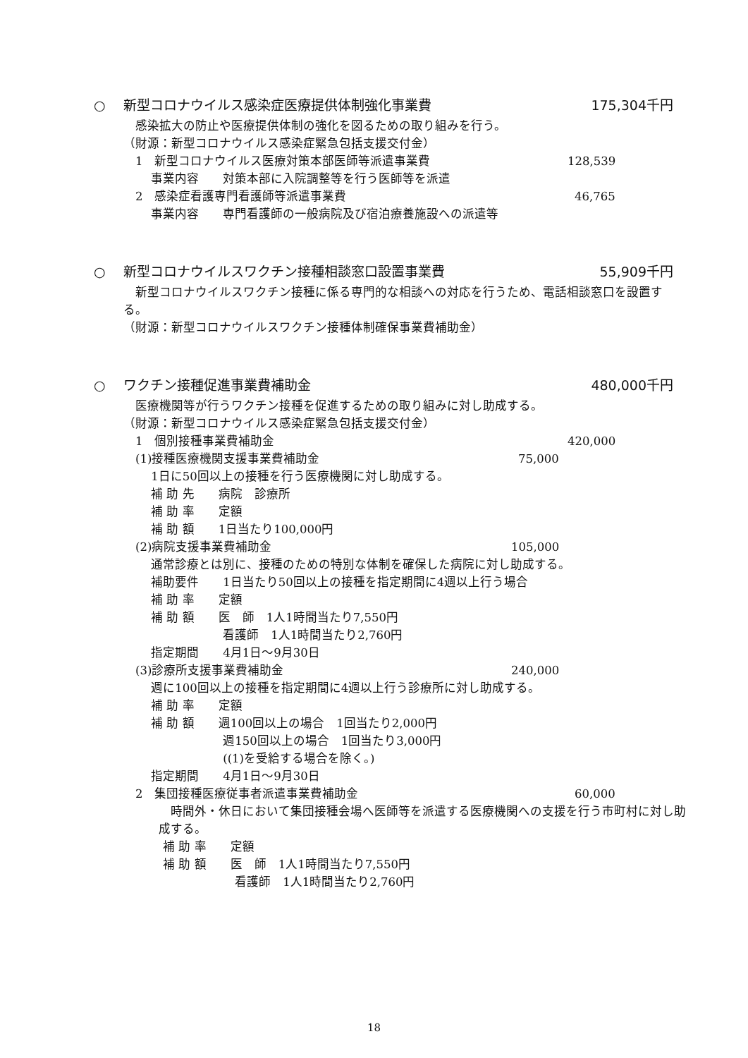○　 新型コロナウイルス感染症医療提供体制強化事業費 175,304千円
　感染拡大の防止や医療提供体制の強化を図るための取り組みを行う。
（財源：新型コロナウイルス感染症緊急包括支援交付金）
　1　新型コロナウイルス医療対策本部医師等派遣事業費 128,539
　　 事業内容　　対策本部に入院調整等を行う医師等を派遣
　2　感染症看護専門看護師等派遣事業費 46,765
　　 事業内容　　専門看護師の一般病院及び宿泊療養施設への派遣等
○　 新型コロナウイルスワクチン接種相談窓口設置事業費 55,909千円
　新型コロナウイルスワクチン接種に係る専門的な相談への対応を行うため、電話相談窓口を設置する。
（財源：新型コロナウイルスワクチン接種体制確保事業費補助金）
○　 ワクチン接種促進事業費補助金 480,000千円
　医療機関等が行うワクチン接種を促進するための取り組みに対し助成する。
（財源：新型コロナウイルス感染症緊急包括支援交付金）
　1　個別接種事業費補助金 420,000
　(1)接種医療機関支援事業費補助金 75,000
　　 1日に50回以上の接種を行う医療機関に対し助成する。
　　 補 助 先　　病院　診療所
　　 補 助 率　　定額
　　 補 助 額　　1日当たり100,000円
　(2)病院支援事業費補助金 105,000
　　 通常診療とは別に、接種のための特別な体制を確保した病院に対し助成する。
　　 補助要件　　1日当たり50回以上の接種を指定期間に4週以上行う場合
　　 補 助 率　　定額
　　 補 助 額　　医　師　1人1時間当たり7,550円
　　 　　　　　　看護師　1人1時間当たり2,760円
　　 指定期間　　4月1日～9月30日
　(3)診療所支援事業費補助金 240,000
　　 週に100回以上の接種を指定期間に4週以上行う診療所に対し助成する。
　　 補 助 率　　定額
　　 補 助 額　　週100回以上の場合　1回当たり2,000円
　　 　　　　　　週150回以上の場合　1回当たり3,000円
　　 　　　　　　((1)を受給する場合を除く。)
　　 指定期間　　4月1日～9月30日
　2　集団接種医療従事者派遣事業費補助金 60,000
　時間外・休日において集団接種会場へ医師等を派遣する医療機関への支援を行う市町村に対し助成する。
　　　 補 助 率　　定額
　　　 補 助 額　　医　師　1人1時間当たり7,550円
　　　 　　　　　　看護師　1人1時間当たり2,760円
18